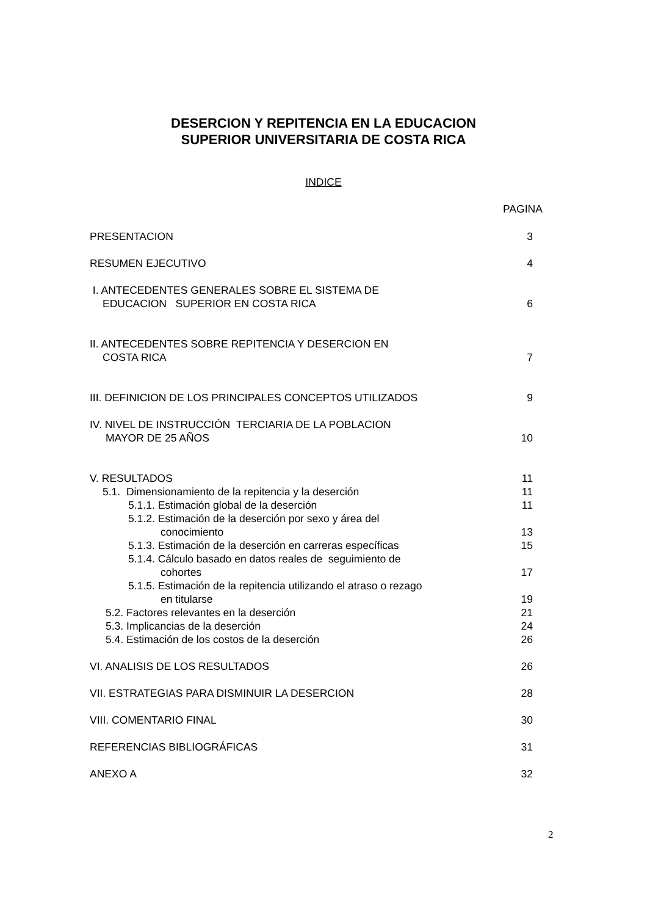DESERCION Y REPITENCIA EN LA EDUCACION
SUPERIOR UNIVERSITARIA DE COSTA RICA
INDICE
PAGINA
PRESENTACION 3
RESUMEN EJECUTIVO 4
I. ANTECEDENTES GENERALES SOBRE EL SISTEMA DE
EDUCACION SUPERIOR EN COSTA RICA 6
II. ANTECEDENTES SOBRE REPITENCIA Y DESERCION EN
COSTA RICA 7
III. DEFINICION DE LOS PRINCIPALES CONCEPTOS UTILIZADOS 9
IV. NIVEL DE INSTRUCCIÓN TERCIARIA DE LA POBLACION
MAYOR DE 25 AÑOS 10
V. RESULTADOS 11
5.1. Dimensionamiento de la repitencia y la deserción 11
5.1.1. Estimación global de la deserción 11
5.1.2. Estimación de la deserción por sexo y área del
conocimiento 13
5.1.3. Estimación de la deserción en carreras específicas 15
5.1.4. Cálculo basado en datos reales de seguimiento de
cohortes 17
5.1.5. Estimación de la repitencia utilizando el atraso o rezago
en titularse 19
5.2. Factores relevantes en la deserción 21
5.3. Implicancias de la deserción 24
5.4. Estimación de los costos de la deserción 26
VI. ANALISIS DE LOS RESULTADOS 26
VII. ESTRATEGIAS PARA DISMINUIR LA DESERCION 28
VIII. COMENTARIO FINAL 30
REFERENCIAS BIBLIOGRÁFICAS 31
ANEXO A 32
2